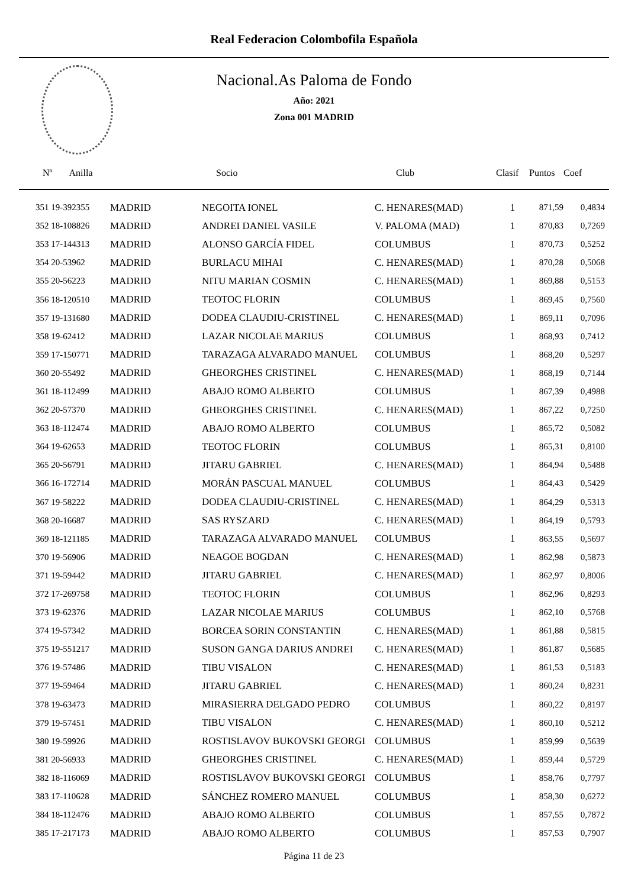Real Federacion Colombofila Española
Nacional.As Paloma de Fondo
Año: 2021
Zona 001 MADRID
| Nº Anilla | | Socio | Club | Clasif | Puntos | Coef |
| --- | --- | --- | --- | --- | --- | --- |
| 351 19-392355 | MADRID | NEGOITA IONEL | C. HENARES(MAD) | 1 | 871,59 | 0,4834 |
| 352 18-108826 | MADRID | ANDREI DANIEL VASILE | V. PALOMA (MAD) | 1 | 870,83 | 0,7269 |
| 353 17-144313 | MADRID | ALONSO GARCÍA FIDEL | COLUMBUS | 1 | 870,73 | 0,5252 |
| 354 20-53962 | MADRID | BURLACU MIHAI | C. HENARES(MAD) | 1 | 870,28 | 0,5068 |
| 355 20-56223 | MADRID | NITU MARIAN COSMIN | C. HENARES(MAD) | 1 | 869,88 | 0,5153 |
| 356 18-120510 | MADRID | TEOTOC FLORIN | COLUMBUS | 1 | 869,45 | 0,7560 |
| 357 19-131680 | MADRID | DODEA CLAUDIU-CRISTINEL | C. HENARES(MAD) | 1 | 869,11 | 0,7096 |
| 358 19-62412 | MADRID | LAZAR NICOLAE MARIUS | COLUMBUS | 1 | 868,93 | 0,7412 |
| 359 17-150771 | MADRID | TARAZAGA ALVARADO MANUEL | COLUMBUS | 1 | 868,20 | 0,5297 |
| 360 20-55492 | MADRID | GHEORGHES CRISTINEL | C. HENARES(MAD) | 1 | 868,19 | 0,7144 |
| 361 18-112499 | MADRID | ABAJO ROMO ALBERTO | COLUMBUS | 1 | 867,39 | 0,4988 |
| 362 20-57370 | MADRID | GHEORGHES CRISTINEL | C. HENARES(MAD) | 1 | 867,22 | 0,7250 |
| 363 18-112474 | MADRID | ABAJO ROMO ALBERTO | COLUMBUS | 1 | 865,72 | 0,5082 |
| 364 19-62653 | MADRID | TEOTOC FLORIN | COLUMBUS | 1 | 865,31 | 0,8100 |
| 365 20-56791 | MADRID | JITARU GABRIEL | C. HENARES(MAD) | 1 | 864,94 | 0,5488 |
| 366 16-172714 | MADRID | MORÁN PASCUAL MANUEL | COLUMBUS | 1 | 864,43 | 0,5429 |
| 367 19-58222 | MADRID | DODEA CLAUDIU-CRISTINEL | C. HENARES(MAD) | 1 | 864,29 | 0,5313 |
| 368 20-16687 | MADRID | SAS RYSZARD | C. HENARES(MAD) | 1 | 864,19 | 0,5793 |
| 369 18-121185 | MADRID | TARAZAGA ALVARADO MANUEL | COLUMBUS | 1 | 863,55 | 0,5697 |
| 370 19-56906 | MADRID | NEAGOE BOGDAN | C. HENARES(MAD) | 1 | 862,98 | 0,5873 |
| 371 19-59442 | MADRID | JITARU GABRIEL | C. HENARES(MAD) | 1 | 862,97 | 0,8006 |
| 372 17-269758 | MADRID | TEOTOC FLORIN | COLUMBUS | 1 | 862,96 | 0,8293 |
| 373 19-62376 | MADRID | LAZAR NICOLAE MARIUS | COLUMBUS | 1 | 862,10 | 0,5768 |
| 374 19-57342 | MADRID | BORCEA SORIN CONSTANTIN | C. HENARES(MAD) | 1 | 861,88 | 0,5815 |
| 375 19-551217 | MADRID | SUSON GANGA DARIUS ANDREI | C. HENARES(MAD) | 1 | 861,87 | 0,5685 |
| 376 19-57486 | MADRID | TIBU VISALON | C. HENARES(MAD) | 1 | 861,53 | 0,5183 |
| 377 19-59464 | MADRID | JITARU GABRIEL | C. HENARES(MAD) | 1 | 860,24 | 0,8231 |
| 378 19-63473 | MADRID | MIRASIERRA DELGADO PEDRO | COLUMBUS | 1 | 860,22 | 0,8197 |
| 379 19-57451 | MADRID | TIBU VISALON | C. HENARES(MAD) | 1 | 860,10 | 0,5212 |
| 380 19-59926 | MADRID | ROSTISLAVOV BUKOVSKI GEORGI | COLUMBUS | 1 | 859,99 | 0,5639 |
| 381 20-56933 | MADRID | GHEORGHES CRISTINEL | C. HENARES(MAD) | 1 | 859,44 | 0,5729 |
| 382 18-116069 | MADRID | ROSTISLAVOV BUKOVSKI GEORGI | COLUMBUS | 1 | 858,76 | 0,7797 |
| 383 17-110628 | MADRID | SÁNCHEZ ROMERO MANUEL | COLUMBUS | 1 | 858,30 | 0,6272 |
| 384 18-112476 | MADRID | ABAJO ROMO ALBERTO | COLUMBUS | 1 | 857,55 | 0,7872 |
| 385 17-217173 | MADRID | ABAJO ROMO ALBERTO | COLUMBUS | 1 | 857,53 | 0,7907 |
Página 11 de 23